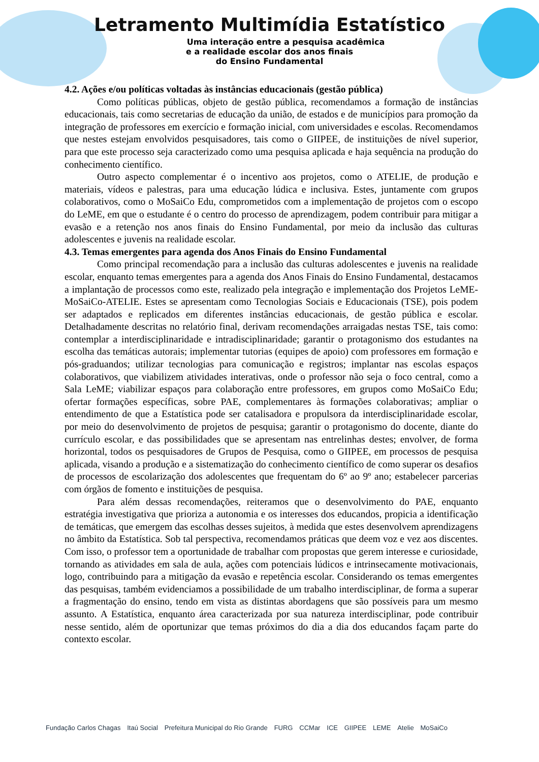Letramento Multimídia Estatístico
Uma interação entre a pesquisa acadêmica
e a realidade escolar dos anos finais
do Ensino Fundamental
4.2. Ações e/ou políticas voltadas às instâncias educacionais (gestão pública)
Como políticas públicas, objeto de gestão pública, recomendamos a formação de instâncias educacionais, tais como secretarias de educação da união, de estados e de municípios para promoção da integração de professores em exercício e formação inicial, com universidades e escolas. Recomendamos que nestes estejam envolvidos pesquisadores, tais como o GIIPEE, de instituições de nível superior, para que este processo seja caracterizado como uma pesquisa aplicada e haja sequência na produção do conhecimento científico.
Outro aspecto complementar é o incentivo aos projetos, como o ATELIE, de produção e materiais, vídeos e palestras, para uma educação lúdica e inclusiva. Estes, juntamente com grupos colaborativos, como o MoSaiCo Edu, comprometidos com a implementação de projetos com o escopo do LeME, em que o estudante é o centro do processo de aprendizagem, podem contribuir para mitigar a evasão e a retenção nos anos finais do Ensino Fundamental, por meio da inclusão das culturas adolescentes e juvenis na realidade escolar.
4.3. Temas emergentes para agenda dos Anos Finais do Ensino Fundamental
Como principal recomendação para a inclusão das culturas adolescentes e juvenis na realidade escolar, enquanto temas emergentes para a agenda dos Anos Finais do Ensino Fundamental, destacamos a implantação de processos como este, realizado pela integração e implementação dos Projetos LeME-MoSaiCo-ATELIE. Estes se apresentam como Tecnologias Sociais e Educacionais (TSE), pois podem ser adaptados e replicados em diferentes instâncias educacionais, de gestão pública e escolar. Detalhadamente descritas no relatório final, derivam recomendações arraigadas nestas TSE, tais como: contemplar a interdisciplinaridade e intradisciplinaridade; garantir o protagonismo dos estudantes na escolha das temáticas autorais; implementar tutorias (equipes de apoio) com professores em formação e pós-graduandos; utilizar tecnologias para comunicação e registros; implantar nas escolas espaços colaborativos, que viabilizem atividades interativas, onde o professor não seja o foco central, como a Sala LeME; viabilizar espaços para colaboração entre professores, em grupos como MoSaiCo Edu; ofertar formações específicas, sobre PAE, complementares às formações colaborativas; ampliar o entendimento de que a Estatística pode ser catalisadora e propulsora da interdisciplinaridade escolar, por meio do desenvolvimento de projetos de pesquisa; garantir o protagonismo do docente, diante do currículo escolar, e das possibilidades que se apresentam nas entrelinhas destes; envolver, de forma horizontal, todos os pesquisadores de Grupos de Pesquisa, como o GIIPEE, em processos de pesquisa aplicada, visando a produção e a sistematização do conhecimento científico de como superar os desafios de processos de escolarização dos adolescentes que frequentam do 6º ao 9º ano; estabelecer parcerias com órgãos de fomento e instituições de pesquisa.
Para além dessas recomendações, reiteramos que o desenvolvimento do PAE, enquanto estratégia investigativa que prioriza a autonomia e os interesses dos educandos, propicia a identificação de temáticas, que emergem das escolhas desses sujeitos, à medida que estes desenvolvem aprendizagens no âmbito da Estatística. Sob tal perspectiva, recomendamos práticas que deem voz e vez aos discentes. Com isso, o professor tem a oportunidade de trabalhar com propostas que gerem interesse e curiosidade, tornando as atividades em sala de aula, ações com potenciais lúdicos e intrinsecamente motivacionais, logo, contribuindo para a mitigação da evasão e repetência escolar. Considerando os temas emergentes das pesquisas, também evidenciamos a possibilidade de um trabalho interdisciplinar, de forma a superar a fragmentação do ensino, tendo em vista as distintas abordagens que são possíveis para um mesmo assunto. A Estatística, enquanto área caracterizada por sua natureza interdisciplinar, pode contribuir nesse sentido, além de oportunizar que temas próximos do dia a dia dos educandos façam parte do contexto escolar.
Fundação Carlos Chagas Itaú Social Prefeitura Municipal do Rio Grande FURG CCMar ICE GIIPEE LEME Atelie MoSaiCo